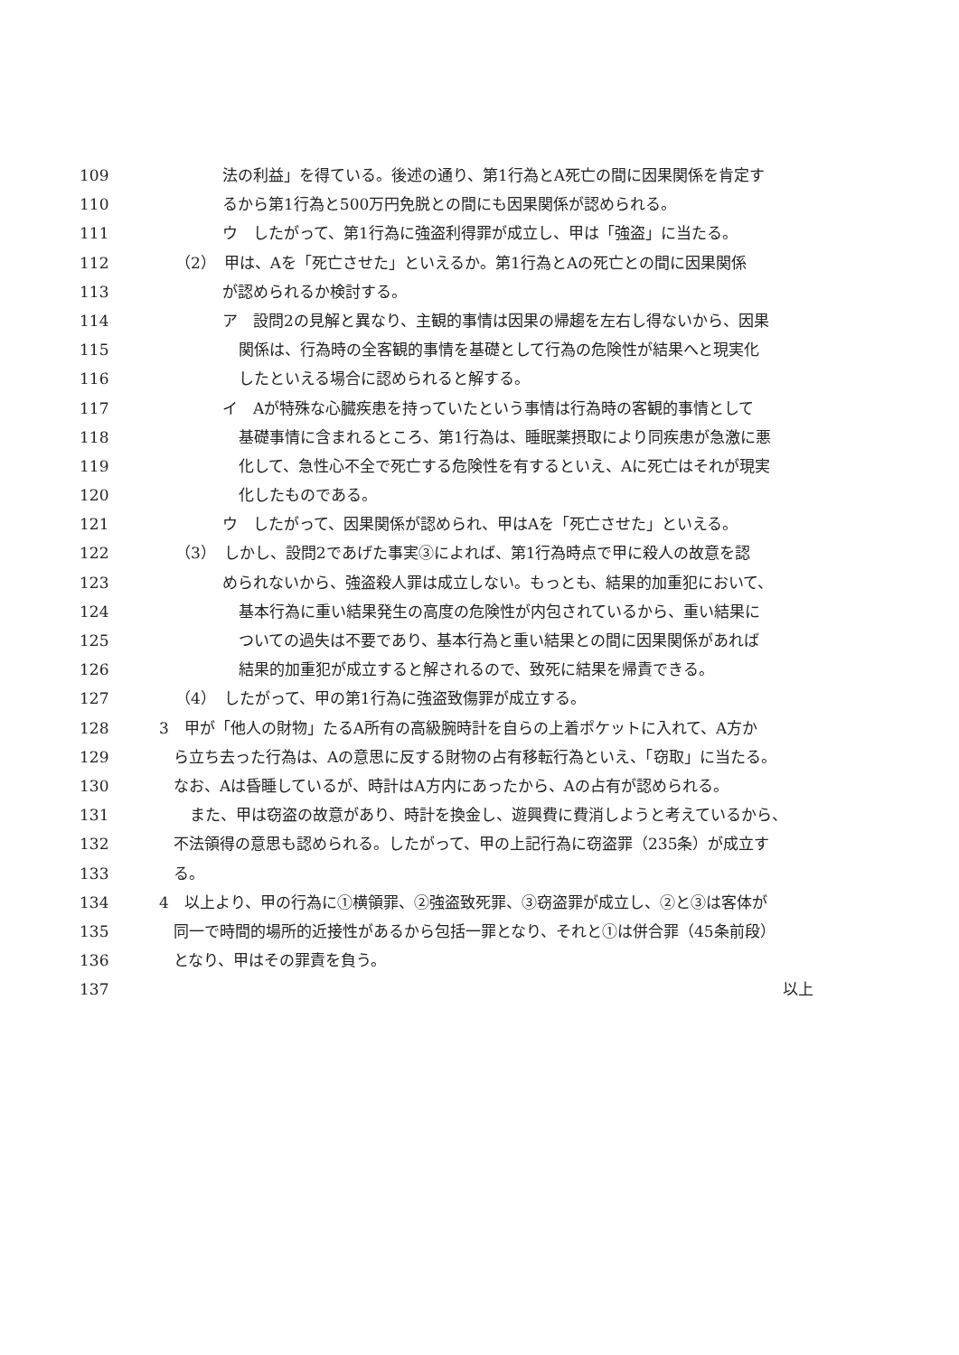109 法の利益」を得ている。後述の通り、第1行為とA死亡の間に因果関係を肯定す
110 るから第1行為と500万円免脱との間にも因果関係が認められる。
111 ウ　したがって、第1行為に強盗利得罪が成立し、甲は「強盗」に当たる。
112 （2）　甲は、Aを「死亡させた」といえるか。第1行為とAの死亡との間に因果関係
113 が認められるか検討する。
114 ア　設問2の見解と異なり、主観的事情は因果の帰趨を左右し得ないから、因果
115 関係は、行為時の全客観的事情を基礎として行為の危険性が結果へと現実化
116 したといえる場合に認められると解する。
117 イ　Aが特殊な心臓疾患を持っていたという事情は行為時の客観的事情として
118 基礎事情に含まれるところ、第1行為は、睡眠薬摂取により同疾患が急激に悪
119 化して、急性心不全で死亡する危険性を有するといえ、Aに死亡はそれが現実
120 化したものである。
121 ウ　したがって、因果関係が認められ、甲はAを「死亡させた」といえる。
122 （3）　しかし、設問2であげた事実③によれば、第1行為時点で甲に殺人の故意を認
123 められないから、強盗殺人罪は成立しない。もっとも、結果的加重犯において、
124 基本行為に重い結果発生の高度の危険性が内包されているから、重い結果に
125 ついての過失は不要であり、基本行為と重い結果との間に因果関係があれば
126 結果的加重犯が成立すると解されるので、致死に結果を帰責できる。
127 （4）　したがって、甲の第1行為に強盗致傷罪が成立する。
128 3　甲が「他人の財物」たるA所有の高級腕時計を自らの上着ポケットに入れて、A方か
129 ら立ち去った行為は、Aの意思に反する財物の占有移転行為といえ、「窃取」に当たる。
130 なお、Aは昏睡しているが、時計はA方内にあったから、Aの占有が認められる。
131 また、甲は窃盗の故意があり、時計を換金し、遊興費に費消しようと考えているから、
132 不法領得の意思も認められる。したがって、甲の上記行為に窃盗罪（235条）が成立す
133 る。
134 4　以上より、甲の行為に①横領罪、②強盗致死罪、③窃盗罪が成立し、②と③は客体が
135 同一で時間的場所的近接性があるから包括一罪となり、それと①は併合罪（45条前段）
136 となり、甲はその罪責を負う。
137 以上